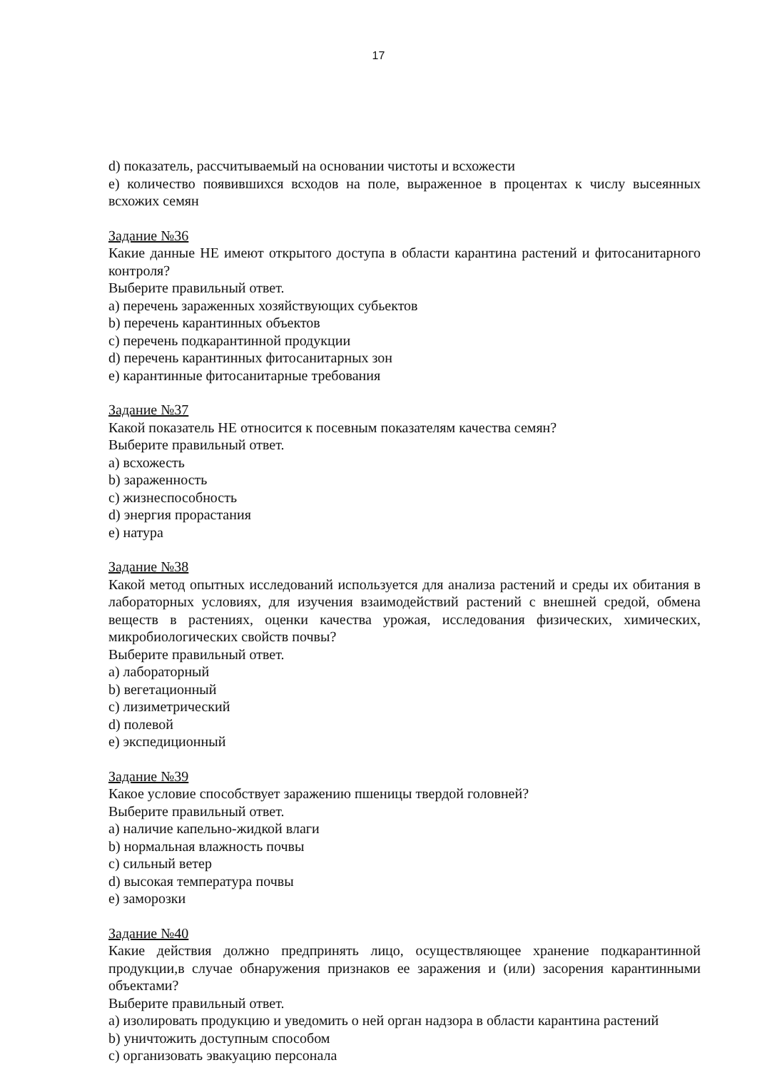17
d) показатель, рассчитываемый на основании чистоты и всхожести
e) количество появившихся всходов на поле, выраженное в процентах к числу высеянных всхожих семян
Задание №36
Какие данные НЕ имеют открытого доступа в области карантина растений и фитосанитарного контроля?
Выберите правильный ответ.
a) перечень зараженных хозяйствующих субьектов
b) перечень карантинных объектов
c) перечень подкарантинной продукции
d) перечень карантинных фитосанитарных зон
e) карантинные фитосанитарные требования
Задание №37
Какой показатель НЕ относится к посевным показателям качества семян?
Выберите правильный ответ.
a) всхожесть
b) зараженность
c) жизнеспособность
d) энергия прорастания
e) натура
Задание №38
Какой метод опытных исследований используется для анализа растений и среды их обитания в лабораторных условиях, для изучения взаимодействий растений с внешней средой, обмена веществ в растениях, оценки качества урожая, исследования физических, химических, микробиологических свойств почвы?
Выберите правильный ответ.
a) лабораторный
b) вегетационный
c) лизиметрический
d) полевой
e) экспедиционный
Задание №39
Какое условие способствует заражению пшеницы твердой головней?
Выберите правильный ответ.
a) наличие капельно-жидкой влаги
b) нормальная влажность почвы
c) сильный ветер
d) высокая температура почвы
e) заморозки
Задание №40
Какие действия должно предпринять лицо, осуществляющее хранение подкарантинной продукции,в случае обнаружения признаков ее заражения и (или) засорения карантинными объектами?
Выберите правильный ответ.
a) изолировать продукцию и уведомить о ней орган надзора в области карантина растений
b) уничтожить доступным способом
c) организовать эвакуацию персонала